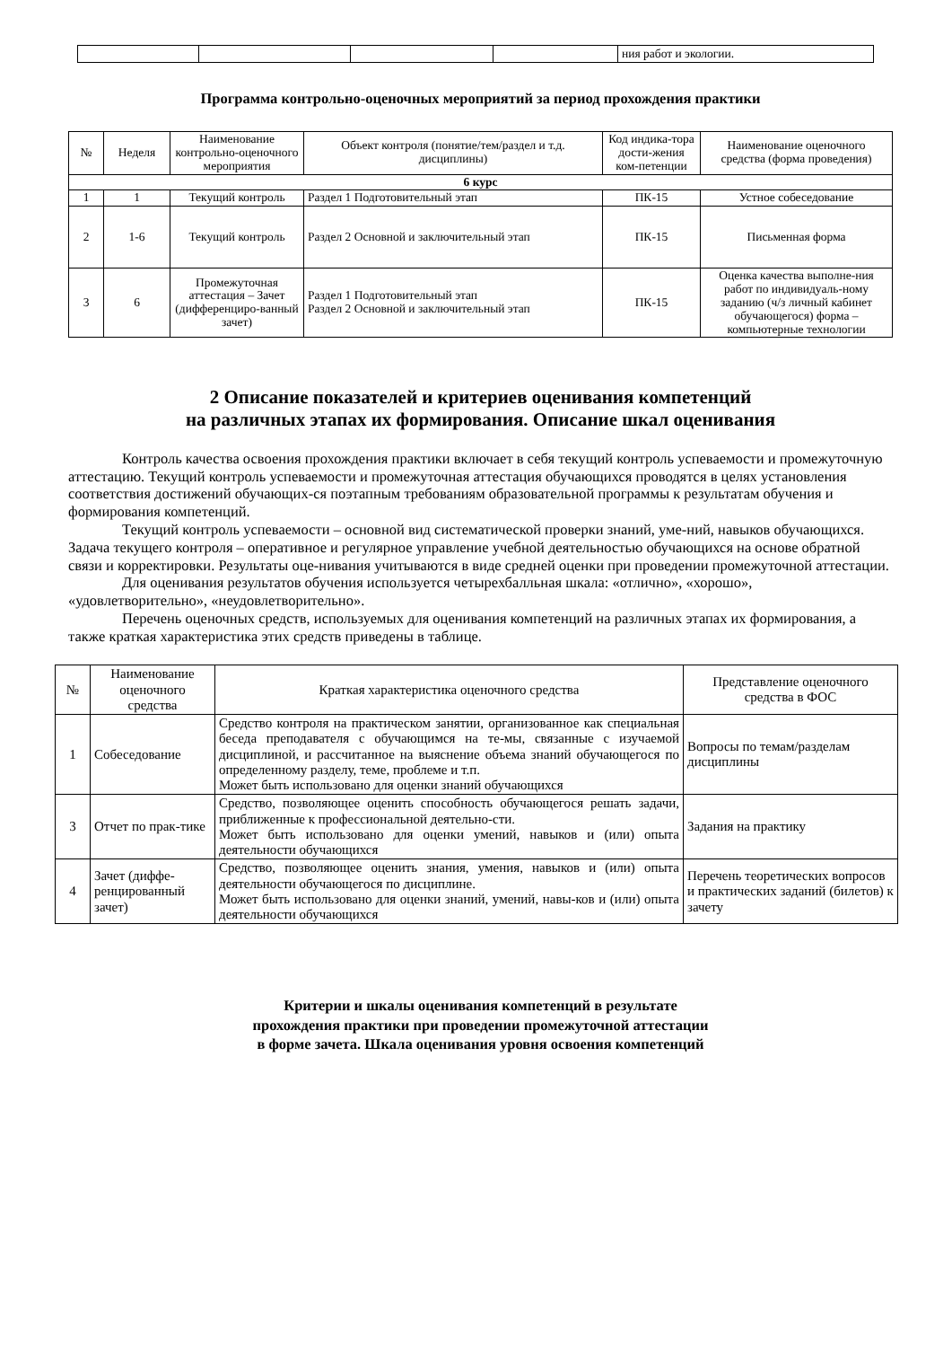| | | | | ния работ и экологии. |
Программа контрольно-оценочных мероприятий за период прохождения практики
| № | Неделя | Наименование контрольно-оценочного мероприятия | Объект контроля (понятие/тем/раздел и т.д. дисциплины) | Код индика-тора дости-жения ком-петенции | Наименование оценочного средства (форма проведения) |
| --- | --- | --- | --- | --- | --- |
| 6 курс | | | | | |
| 1 | 1 | Текущий контроль | Раздел 1 Подготовительный этап | ПК-15 | Устное собеседование |
| 2 | 1-6 | Текущий контроль | Раздел 2 Основной и заключительный этап | ПК-15 | Письменная форма |
| 3 | 6 | Промежуточная аттестация – Зачет (дифференциро-ванный зачет) | Раздел 1 Подготовительный этап Раздел 2 Основной и заключительный этап | ПК-15 | Оценка качества выполне-ния работ по индивидуаль-ному заданию (ч/з личный кабинет обучающегося) форма – компьютерные технологии |
2 Описание показателей и критериев оценивания компетенций
на различных этапах их формирования. Описание шкал оценивания
Контроль качества освоения прохождения практики включает в себя текущий контроль успеваемости и промежуточную аттестацию. Текущий контроль успеваемости и промежуточная аттестация обучающихся проводятся в целях установления соответствия достижений обучающих-ся поэтапным требованиям образовательной программы к результатам обучения и формирования компетенций.
Текущий контроль успеваемости – основной вид систематической проверки знаний, уме-ний, навыков обучающихся. Задача текущего контроля – оперативное и регулярное управление учебной деятельностью обучающихся на основе обратной связи и корректировки. Результаты оце-нивания учитываются в виде средней оценки при проведении промежуточной аттестации.
Для оценивания результатов обучения используется четырехбалльная шкала: «отлично», «хорошо», «удовлетворительно», «неудовлетворительно».
Перечень оценочных средств, используемых для оценивания компетенций на различных этапах их формирования, а также краткая характеристика этих средств приведены в таблице.
| № | Наименование оценочного средства | Краткая характеристика оценочного средства | Представление оценочного средства в ФОС |
| --- | --- | --- | --- |
| 1 | Собеседование | Средство контроля на практическом занятии, организованное как специальная беседа преподавателя с обучающимся на те-мы, связанные с изучаемой дисциплиной, и рассчитанное на выяснение объема знаний обучающегося по определенному разделу, теме, проблеме и т.п. Может быть использовано для оценки знаний обучающихся | Вопросы по темам/разделам дисциплины |
| 3 | Отчет по прак-тике | Средство, позволяющее оценить способность обучающегося решать задачи, приближенные к профессиональной деятельно-сти. Может быть использовано для оценки умений, навыков и (или) опыта деятельности обучающихся | Задания на практику |
| 4 | Зачет (диффе-ренцированный зачет) | Средство, позволяющее оценить знания, умения, навыков и (или) опыта деятельности обучающегося по дисциплине. Может быть использовано для оценки знаний, умений, навы-ков и (или) опыта деятельности обучающихся | Перечень теоретических вопросов и практических заданий (билетов) к зачету |
Критерии и шкалы оценивания компетенций в результате
прохождения практики при проведении промежуточной аттестации
в форме зачета. Шкала оценивания уровня освоения компетенций